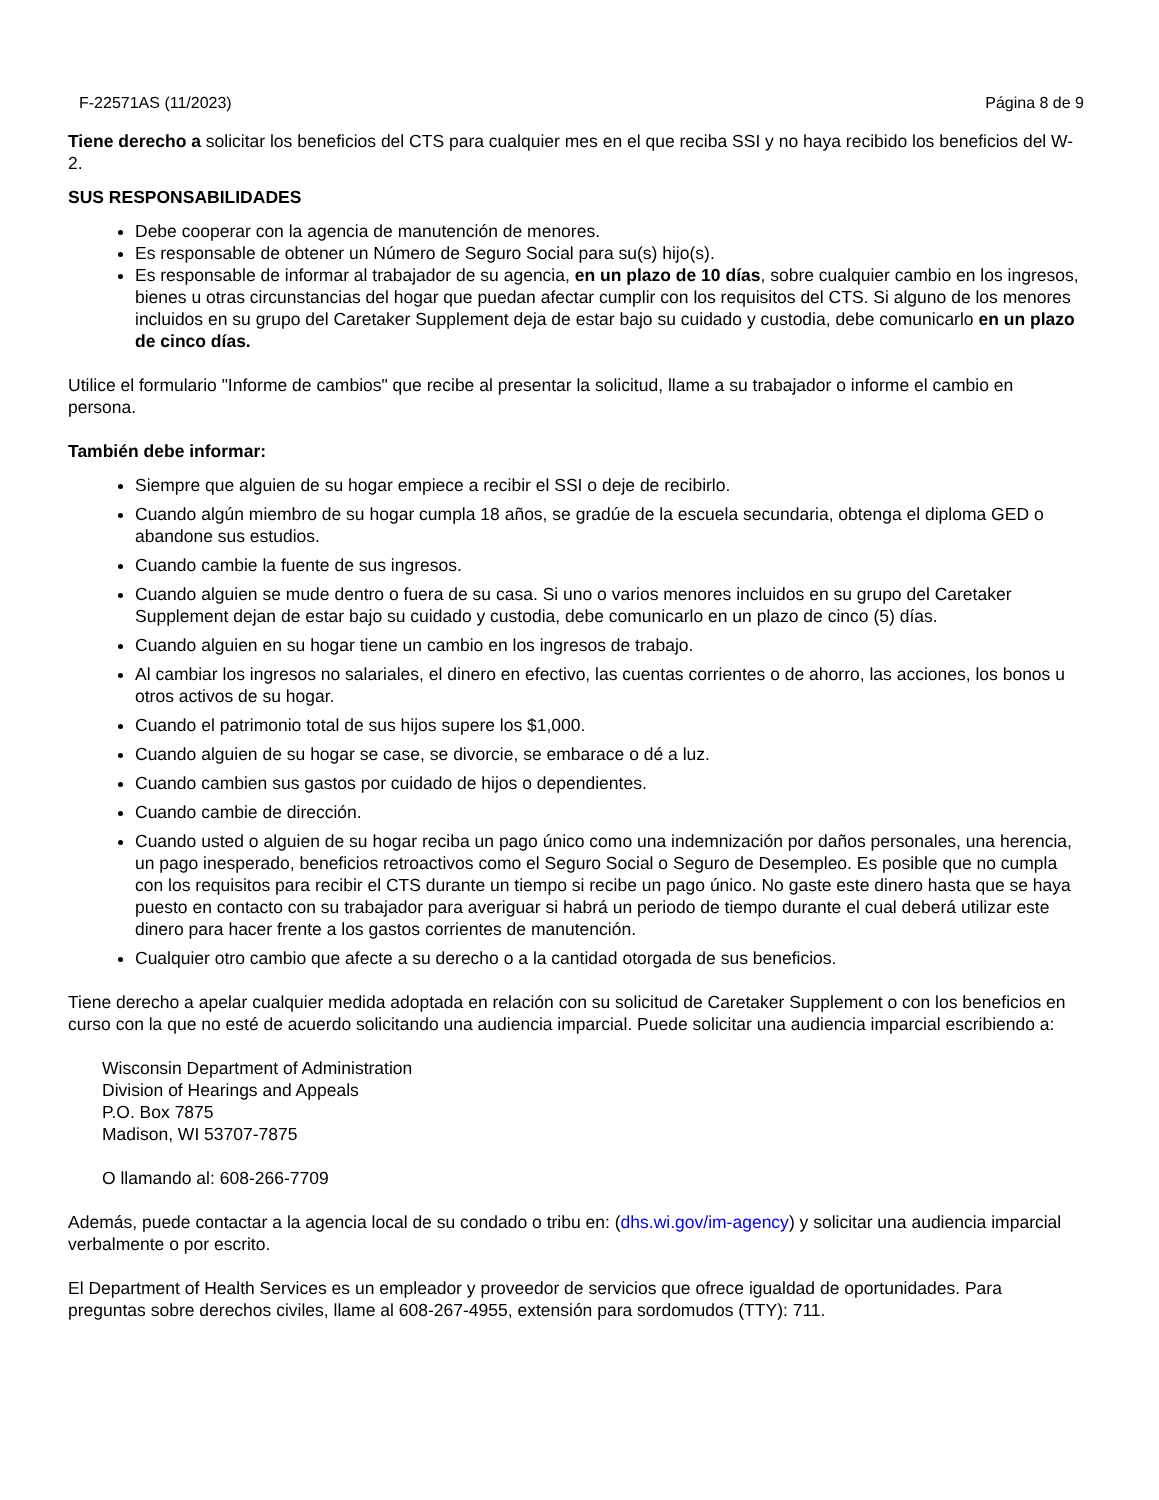F-22571AS (11/2023) Página 8 de 9
Tiene derecho a solicitar los beneficios del CTS para cualquier mes en el que reciba SSI y no haya recibido los beneficios del W-2.
SUS RESPONSABILIDADES
Debe cooperar con la agencia de manutención de menores.
Es responsable de obtener un Número de Seguro Social para su(s) hijo(s).
Es responsable de informar al trabajador de su agencia, en un plazo de 10 días, sobre cualquier cambio en los ingresos, bienes u otras circunstancias del hogar que puedan afectar cumplir con los requisitos del CTS. Si alguno de los menores incluidos en su grupo del Caretaker Supplement deja de estar bajo su cuidado y custodia, debe comunicarlo en un plazo de cinco días.
Utilice el formulario "Informe de cambios" que recibe al presentar la solicitud, llame a su trabajador o informe el cambio en persona.
También debe informar:
Siempre que alguien de su hogar empiece a recibir el SSI o deje de recibirlo.
Cuando algún miembro de su hogar cumpla 18 años, se gradúe de la escuela secundaria, obtenga el diploma GED o abandone sus estudios.
Cuando cambie la fuente de sus ingresos.
Cuando alguien se mude dentro o fuera de su casa. Si uno o varios menores incluidos en su grupo del Caretaker Supplement dejan de estar bajo su cuidado y custodia, debe comunicarlo en un plazo de cinco (5) días.
Cuando alguien en su hogar tiene un cambio en los ingresos de trabajo.
Al cambiar los ingresos no salariales, el dinero en efectivo, las cuentas corrientes o de ahorro, las acciones, los bonos u otros activos de su hogar.
Cuando el patrimonio total de sus hijos supere los $1,000.
Cuando alguien de su hogar se case, se divorcie, se embarace o dé a luz.
Cuando cambien sus gastos por cuidado de hijos o dependientes.
Cuando cambie de dirección.
Cuando usted o alguien de su hogar reciba un pago único como una indemnización por daños personales, una herencia, un pago inesperado, beneficios retroactivos como el Seguro Social o Seguro de Desempleo. Es posible que no cumpla con los requisitos para recibir el CTS durante un tiempo si recibe un pago único. No gaste este dinero hasta que se haya puesto en contacto con su trabajador para averiguar si habrá un periodo de tiempo durante el cual deberá utilizar este dinero para hacer frente a los gastos corrientes de manutención.
Cualquier otro cambio que afecte a su derecho o a la cantidad otorgada de sus beneficios.
Tiene derecho a apelar cualquier medida adoptada en relación con su solicitud de Caretaker Supplement o con los beneficios en curso con la que no esté de acuerdo solicitando una audiencia imparcial. Puede solicitar una audiencia imparcial escribiendo a:
Wisconsin Department of Administration
Division of Hearings and Appeals
P.O. Box 7875
Madison, WI 53707-7875
O llamando al: 608-266-7709
Además, puede contactar a la agencia local de su condado o tribu en: (dhs.wi.gov/im-agency) y solicitar una audiencia imparcial verbalmente o por escrito.
El Department of Health Services es un empleador y proveedor de servicios que ofrece igualdad de oportunidades. Para preguntas sobre derechos civiles, llame al 608-267-4955, extensión para sordomudos (TTY): 711.